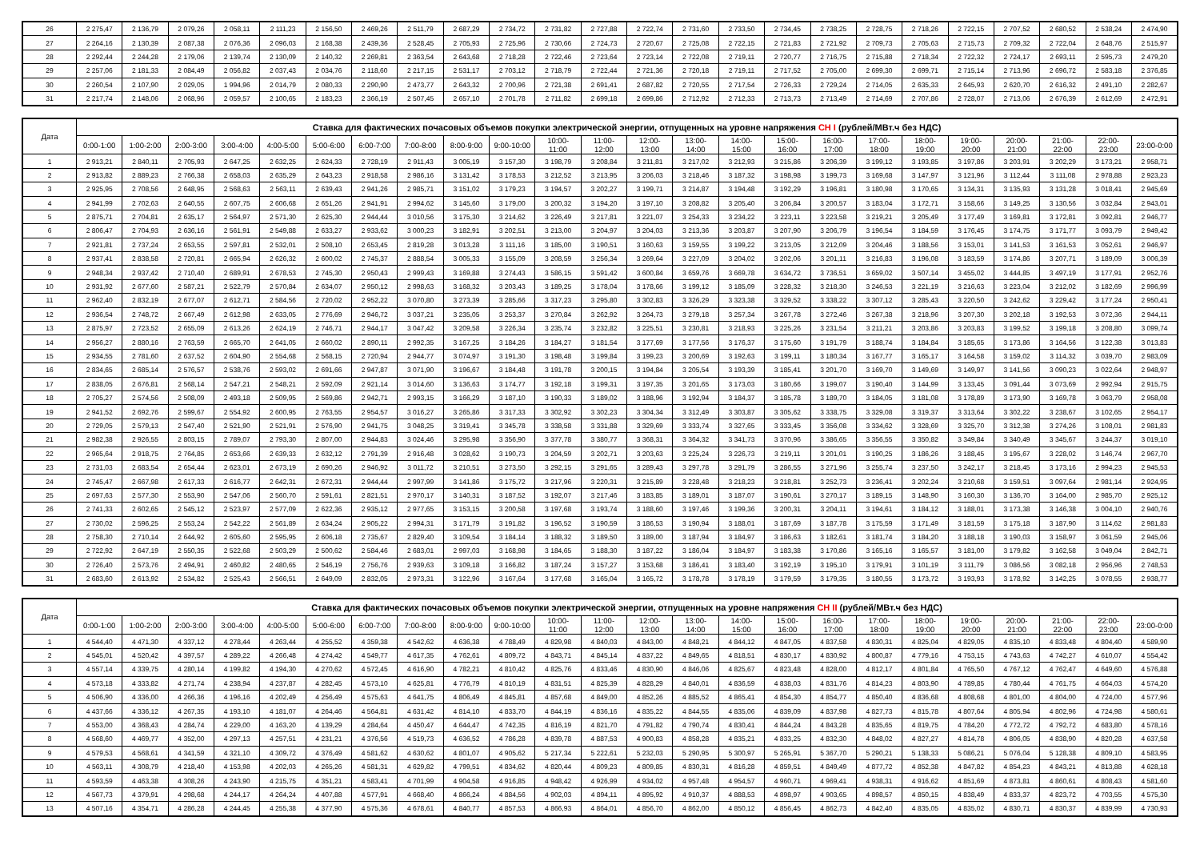| 26 | 2 275,47 | 2 136,79 | 2 079,26 | 2 058,11 | 2 111,23 | 2 156,50 | 2 469,26 | 2 511,79 | 2 687,29 | 2 734,72 | 2 731,82 | 2 727,88 | 2 722,74 | 2 731,60 | 2 733,50 | 2 734,45 | 2 738,25 | 2 728,75 | 2 718,26 | 2 722,15 | 2 707,52 | 2 680,52 | 2 538,24 | 2 474,90 |
| 27 | 2 264,16 | 2 130,39 | 2 087,38 | 2 076,36 | 2 096,03 | 2 168,38 | 2 439,36 | 2 528,45 | 2 705,93 | 2 725,96 | 2 730,66 | 2 724,73 | 2 720,67 | 2 725,08 | 2 722,15 | 2 721,83 | 2 721,92 | 2 709,73 | 2 705,63 | 2 715,73 | 2 709,32 | 2 722,04 | 2 648,76 | 2 515,97 |
| 28 | 2 292,44 | 2 244,28 | 2 179,06 | 2 139,74 | 2 130,09 | 2 140,32 | 2 269,81 | 2 363,54 | 2 643,68 | 2 718,28 | 2 722,46 | 2 723,64 | 2 723,14 | 2 722,08 | 2 719,11 | 2 720,77 | 2 716,75 | 2 715,88 | 2 718,34 | 2 722,32 | 2 724,17 | 2 693,11 | 2 595,73 | 2 479,20 |
| 29 | 2 257,06 | 2 181,33 | 2 084,49 | 2 056,82 | 2 037,43 | 2 034,76 | 2 118,60 | 2 217,15 | 2 531,17 | 2 703,12 | 2 718,79 | 2 722,44 | 2 721,36 | 2 720,18 | 2 719,11 | 2 717,52 | 2 705,00 | 2 699,30 | 2 699,71 | 2 715,14 | 2 713,96 | 2 696,72 | 2 583,18 | 2 376,85 |
| 30 | 2 260,54 | 2 107,90 | 2 029,05 | 1 994,96 | 2 014,79 | 2 080,33 | 2 290,90 | 2 473,77 | 2 643,32 | 2 700,96 | 2 721,38 | 2 691,41 | 2 687,82 | 2 720,55 | 2 717,54 | 2 726,33 | 2 729,24 | 2 714,05 | 2 635,33 | 2 645,93 | 2 620,70 | 2 616,32 | 2 491,10 | 2 282,67 |
| 31 | 2 217,74 | 2 148,06 | 2 068,96 | 2 059,57 | 2 100,65 | 2 183,23 | 2 366,19 | 2 507,45 | 2 657,10 | 2 701,78 | 2 711,82 | 2 699,18 | 2 699,86 | 2 712,92 | 2 712,33 | 2 713,73 | 2 713,49 | 2 714,69 | 2 707,86 | 2 728,07 | 2 713,06 | 2 676,39 | 2 612,69 | 2 472,91 |
| Дата | Ставка для фактических почасовых объемов покупки электрической энергии, отпущенных на уровне напряжения СН I (рублей/МВт.ч без НДС) | | | | | | | | | | | | | | | | | | | | | | | |
| --- | --- | --- | --- | --- | --- | --- | --- | --- | --- | --- | --- | --- | --- | --- | --- | --- | --- | --- | --- | --- | --- | --- | --- | --- |
| | 0:00-1:00 | 1:00-2:00 | 2:00-3:00 | 3:00-4:00 | 4:00-5:00 | 5:00-6:00 | 6:00-7:00 | 7:00-8:00 | 8:00-9:00 | 9:00-10:00 | 10:00- 11:00 | 11:00- 12:00 | 12:00- 13:00 | 13:00- 14:00 | 14:00- 15:00 | 15:00- 16:00 | 16:00- 17:00 | 17:00- 18:00 | 18:00- 19:00 | 19:00- 20:00 | 20:00- 21:00 | 21:00- 22:00 | 22:00- 23:00 | 23:00-0:00 |
| 1 | 2 913,21 | 2 840,11 | 2 705,93 | 2 647,25 | 2 632,25 | 2 624,33 | 2 728,19 | 2 911,43 | 3 005,19 | 3 157,30 | 3 198,79 | 3 208,84 | 3 211,81 | 3 217,02 | 3 212,93 | 3 215,86 | 3 206,39 | 3 199,12 | 3 193,85 | 3 197,86 | 3 203,91 | 3 202,29 | 3 173,21 | 2 958,71 |
| 2 | 2 913,82 | 2 889,23 | 2 766,38 | 2 658,03 | 2 635,29 | 2 643,23 | 2 918,58 | 2 986,16 | 3 131,42 | 3 178,53 | 3 212,52 | 3 213,95 | 3 206,03 | 3 218,46 | 3 187,32 | 3 198,98 | 3 199,73 | 3 169,68 | 3 147,97 | 3 121,96 | 3 112,44 | 3 111,08 | 2 978,88 | 2 923,23 |
| 3 | 2 925,95 | 2 708,56 | 2 648,95 | 2 568,63 | 2 563,11 | 2 639,43 | 2 941,26 | 2 985,71 | 3 151,02 | 3 179,23 | 3 194,57 | 3 202,27 | 3 199,71 | 3 214,87 | 3 194,48 | 3 192,29 | 3 196,81 | 3 180,98 | 3 170,65 | 3 134,31 | 3 135,93 | 3 131,28 | 3 018,41 | 2 945,69 |
| 4 | 2 941,99 | 2 702,63 | 2 640,55 | 2 607,75 | 2 606,68 | 2 651,26 | 2 941,91 | 2 994,62 | 3 145,60 | 3 179,00 | 3 200,32 | 3 194,20 | 3 197,10 | 3 208,82 | 3 205,40 | 3 206,84 | 3 200,57 | 3 183,04 | 3 172,71 | 3 158,66 | 3 149,25 | 3 130,56 | 3 032,84 | 2 943,01 |
| 5 | 2 875,71 | 2 704,81 | 2 635,17 | 2 564,97 | 2 571,30 | 2 625,30 | 2 944,44 | 3 010,56 | 3 175,30 | 3 214,62 | 3 226,49 | 3 217,81 | 3 221,07 | 3 254,33 | 3 234,22 | 3 223,11 | 3 223,58 | 3 219,21 | 3 205,49 | 3 177,49 | 3 169,81 | 3 172,81 | 3 092,81 | 2 946,77 |
| 6 | 2 806,47 | 2 704,93 | 2 636,16 | 2 561,91 | 2 549,88 | 2 633,27 | 2 933,62 | 3 000,23 | 3 182,91 | 3 202,51 | 3 213,00 | 3 204,97 | 3 204,03 | 3 213,36 | 3 203,87 | 3 207,90 | 3 206,79 | 3 196,54 | 3 184,59 | 3 176,45 | 3 174,75 | 3 171,77 | 3 093,79 | 2 949,42 |
| 7 | 2 921,81 | 2 737,24 | 2 653,55 | 2 597,81 | 2 532,01 | 2 508,10 | 2 653,45 | 2 819,28 | 3 013,28 | 3 111,16 | 3 185,00 | 3 190,51 | 3 160,63 | 3 159,55 | 3 199,22 | 3 213,05 | 3 212,09 | 3 204,46 | 3 188,56 | 3 153,01 | 3 141,53 | 3 161,53 | 3 052,61 | 2 946,97 |
| 8 | 2 937,41 | 2 838,58 | 2 720,81 | 2 665,94 | 2 626,32 | 2 600,02 | 2 745,37 | 2 888,54 | 3 005,33 | 3 155,09 | 3 208,59 | 3 256,34 | 3 269,64 | 3 227,09 | 3 204,02 | 3 202,06 | 3 201,11 | 3 216,83 | 3 196,08 | 3 183,59 | 3 174,86 | 3 207,71 | 3 189,09 | 3 006,39 |
| 9 | 2 948,34 | 2 937,42 | 2 710,40 | 2 689,91 | 2 678,53 | 2 745,30 | 2 950,43 | 2 999,43 | 3 169,88 | 3 274,43 | 3 586,15 | 3 591,42 | 3 600,84 | 3 659,76 | 3 669,78 | 3 634,72 | 3 736,51 | 3 659,02 | 3 507,14 | 3 455,02 | 3 444,85 | 3 497,19 | 3 177,91 | 2 952,76 |
| 10 | 2 931,92 | 2 677,60 | 2 587,21 | 2 522,79 | 2 570,84 | 2 634,07 | 2 950,12 | 2 998,63 | 3 168,32 | 3 203,43 | 3 189,25 | 3 178,04 | 3 178,66 | 3 199,12 | 3 185,09 | 3 228,32 | 3 218,30 | 3 246,53 | 3 221,19 | 3 216,63 | 3 223,04 | 3 212,02 | 3 182,69 | 2 996,99 |
| 11 | 2 962,40 | 2 832,19 | 2 677,07 | 2 612,71 | 2 584,56 | 2 720,02 | 2 952,22 | 3 070,80 | 3 273,39 | 3 285,66 | 3 317,23 | 3 295,80 | 3 302,83 | 3 326,29 | 3 323,38 | 3 329,52 | 3 338,22 | 3 307,12 | 3 285,43 | 3 220,50 | 3 242,62 | 3 229,42 | 3 177,24 | 2 950,41 |
| 12 | 2 936,54 | 2 748,72 | 2 667,49 | 2 612,98 | 2 633,05 | 2 776,69 | 2 946,72 | 3 037,21 | 3 235,05 | 3 253,37 | 3 270,84 | 3 262,92 | 3 264,73 | 3 279,18 | 3 257,34 | 3 267,78 | 3 272,46 | 3 267,38 | 3 218,96 | 3 207,30 | 3 202,18 | 3 192,53 | 3 072,36 | 2 944,11 |
| 13 | 2 875,97 | 2 723,52 | 2 655,09 | 2 613,26 | 2 624,19 | 2 746,71 | 2 944,17 | 3 047,42 | 3 209,58 | 3 226,34 | 3 235,74 | 3 232,82 | 3 225,51 | 3 230,81 | 3 218,93 | 3 225,26 | 3 231,54 | 3 211,21 | 3 203,86 | 3 203,83 | 3 199,52 | 3 199,18 | 3 208,80 | 3 099,74 |
| 14 | 2 956,27 | 2 880,16 | 2 763,59 | 2 665,70 | 2 641,05 | 2 660,02 | 2 890,11 | 2 992,35 | 3 167,25 | 3 184,26 | 3 184,27 | 3 181,54 | 3 177,69 | 3 177,56 | 3 176,37 | 3 175,60 | 3 191,79 | 3 188,74 | 3 184,84 | 3 185,65 | 3 173,86 | 3 164,56 | 3 122,38 | 3 013,83 |
| 15 | 2 934,55 | 2 781,60 | 2 637,52 | 2 604,90 | 2 554,68 | 2 568,15 | 2 720,94 | 2 944,77 | 3 074,97 | 3 191,30 | 3 198,48 | 3 199,84 | 3 199,23 | 3 200,69 | 3 192,63 | 3 199,11 | 3 180,34 | 3 167,77 | 3 165,17 | 3 164,58 | 3 159,02 | 3 114,32 | 3 039,70 | 2 983,09 |
| 16 | 2 834,65 | 2 685,14 | 2 576,57 | 2 538,76 | 2 593,02 | 2 691,66 | 2 947,87 | 3 071,90 | 3 196,67 | 3 184,48 | 3 191,78 | 3 200,15 | 3 194,84 | 3 205,54 | 3 193,39 | 3 185,41 | 3 201,70 | 3 169,70 | 3 149,69 | 3 149,97 | 3 141,56 | 3 090,23 | 3 022,64 | 2 948,97 |
| 17 | 2 838,05 | 2 676,81 | 2 568,14 | 2 547,21 | 2 548,21 | 2 592,09 | 2 921,14 | 3 014,60 | 3 136,63 | 3 174,77 | 3 192,18 | 3 199,31 | 3 197,35 | 3 201,65 | 3 173,03 | 3 180,66 | 3 199,07 | 3 190,40 | 3 144,99 | 3 133,45 | 3 091,44 | 3 073,69 | 2 992,94 | 2 915,75 |
| 18 | 2 705,27 | 2 574,56 | 2 508,09 | 2 493,18 | 2 509,95 | 2 569,86 | 2 942,71 | 2 993,15 | 3 166,29 | 3 187,10 | 3 190,33 | 3 189,02 | 3 188,96 | 3 192,94 | 3 184,37 | 3 185,78 | 3 189,70 | 3 184,05 | 3 181,08 | 3 178,89 | 3 173,90 | 3 169,78 | 3 063,79 | 2 958,08 |
| 19 | 2 941,52 | 2 692,76 | 2 599,67 | 2 554,92 | 2 600,95 | 2 763,55 | 2 954,57 | 3 016,27 | 3 265,86 | 3 317,33 | 3 302,92 | 3 302,23 | 3 304,34 | 3 312,49 | 3 303,87 | 3 305,62 | 3 338,75 | 3 329,08 | 3 319,37 | 3 313,64 | 3 302,22 | 3 238,67 | 3 102,65 | 2 954,17 |
| 20 | 2 729,05 | 2 579,13 | 2 547,40 | 2 521,90 | 2 521,91 | 2 576,90 | 2 941,75 | 3 048,25 | 3 319,41 | 3 345,78 | 3 338,58 | 3 331,88 | 3 329,69 | 3 333,74 | 3 327,65 | 3 333,45 | 3 356,08 | 3 334,62 | 3 328,69 | 3 325,70 | 3 312,38 | 3 274,26 | 3 108,01 | 2 981,83 |
| 21 | 2 982,38 | 2 926,55 | 2 803,15 | 2 789,07 | 2 793,30 | 2 807,00 | 2 944,83 | 3 024,46 | 3 295,98 | 3 356,90 | 3 377,78 | 3 380,77 | 3 368,31 | 3 364,32 | 3 341,73 | 3 370,96 | 3 386,65 | 3 356,55 | 3 350,82 | 3 349,84 | 3 340,49 | 3 345,67 | 3 244,37 | 3 019,10 |
| 22 | 2 965,64 | 2 918,75 | 2 764,85 | 2 653,66 | 2 639,33 | 2 632,12 | 2 791,39 | 2 916,48 | 3 028,62 | 3 190,73 | 3 204,59 | 3 202,71 | 3 203,63 | 3 225,24 | 3 226,73 | 3 219,11 | 3 201,01 | 3 190,25 | 3 186,26 | 3 188,45 | 3 195,67 | 3 228,02 | 3 146,74 | 2 967,70 |
| 23 | 2 731,03 | 2 683,54 | 2 654,44 | 2 623,01 | 2 673,19 | 2 690,26 | 2 946,92 | 3 011,72 | 3 210,51 | 3 273,50 | 3 292,15 | 3 291,65 | 3 289,43 | 3 297,78 | 3 291,79 | 3 286,55 | 3 271,96 | 3 255,74 | 3 237,50 | 3 242,17 | 3 218,45 | 3 173,16 | 2 994,23 | 2 945,53 |
| 24 | 2 745,47 | 2 667,98 | 2 617,33 | 2 616,77 | 2 642,31 | 2 672,31 | 2 944,44 | 2 997,99 | 3 141,86 | 3 175,72 | 3 217,96 | 3 220,31 | 3 215,89 | 3 228,48 | 3 218,23 | 3 218,81 | 3 252,73 | 3 236,41 | 3 202,24 | 3 210,68 | 3 159,51 | 3 097,64 | 2 981,14 | 2 924,95 |
| 25 | 2 697,63 | 2 577,30 | 2 553,90 | 2 547,06 | 2 560,70 | 2 591,61 | 2 821,51 | 2 970,17 | 3 140,31 | 3 187,52 | 3 192,07 | 3 217,46 | 3 183,85 | 3 189,01 | 3 187,07 | 3 190,61 | 3 270,17 | 3 189,15 | 3 148,90 | 3 160,30 | 3 136,70 | 3 164,00 | 2 985,70 | 2 925,12 |
| 26 | 2 741,33 | 2 602,65 | 2 545,12 | 2 523,97 | 2 577,09 | 2 622,36 | 2 935,12 | 2 977,65 | 3 153,15 | 3 200,58 | 3 197,68 | 3 193,74 | 3 188,60 | 3 197,46 | 3 199,36 | 3 200,31 | 3 204,11 | 3 194,61 | 3 184,12 | 3 188,01 | 3 173,38 | 3 146,38 | 3 004,10 | 2 940,76 |
| 27 | 2 730,02 | 2 596,25 | 2 553,24 | 2 542,22 | 2 561,89 | 2 634,24 | 2 905,22 | 2 994,31 | 3 171,79 | 3 191,82 | 3 196,52 | 3 190,59 | 3 186,53 | 3 190,94 | 3 188,01 | 3 187,69 | 3 187,78 | 3 175,59 | 3 171,49 | 3 181,59 | 3 175,18 | 3 187,90 | 3 114,62 | 2 981,83 |
| 28 | 2 758,30 | 2 710,14 | 2 644,92 | 2 605,60 | 2 595,95 | 2 606,18 | 2 735,67 | 2 829,40 | 3 109,54 | 3 184,14 | 3 188,32 | 3 189,50 | 3 189,00 | 3 187,94 | 3 184,97 | 3 186,63 | 3 182,61 | 3 181,74 | 3 184,20 | 3 188,18 | 3 190,03 | 3 158,97 | 3 061,59 | 2 945,06 |
| 29 | 2 722,92 | 2 647,19 | 2 550,35 | 2 522,68 | 2 503,29 | 2 500,62 | 2 584,46 | 2 683,01 | 2 997,03 | 3 168,98 | 3 184,65 | 3 188,30 | 3 187,22 | 3 186,04 | 3 184,97 | 3 183,38 | 3 170,86 | 3 165,16 | 3 165,57 | 3 181,00 | 3 179,82 | 3 162,58 | 3 049,04 | 2 842,71 |
| 30 | 2 726,40 | 2 573,76 | 2 494,91 | 2 460,82 | 2 480,65 | 2 546,19 | 2 756,76 | 2 939,63 | 3 109,18 | 3 166,82 | 3 187,24 | 3 157,27 | 3 153,68 | 3 186,41 | 3 183,40 | 3 192,19 | 3 195,10 | 3 179,91 | 3 101,19 | 3 111,79 | 3 086,56 | 3 082,18 | 2 956,96 | 2 748,53 |
| 31 | 2 683,60 | 2 613,92 | 2 534,82 | 2 525,43 | 2 566,51 | 2 649,09 | 2 832,05 | 2 973,31 | 3 122,96 | 3 167,64 | 3 177,68 | 3 165,04 | 3 165,72 | 3 178,78 | 3 178,19 | 3 179,59 | 3 179,35 | 3 180,55 | 3 173,72 | 3 193,93 | 3 178,92 | 3 142,25 | 3 078,55 | 2 938,77 |
| Дата | Ставка для фактических почасовых объемов покупки электрической энергии, отпущенных на уровне напряжения СН II (рублей/МВт.ч без НДС) | | | | | | | | | | | | | | | | | | | | | | | |
| --- | --- | --- | --- | --- | --- | --- | --- | --- | --- | --- | --- | --- | --- | --- | --- | --- | --- | --- | --- | --- | --- | --- | --- | --- |
| | 0:00-1:00 | 1:00-2:00 | 2:00-3:00 | 3:00-4:00 | 4:00-5:00 | 5:00-6:00 | 6:00-7:00 | 7:00-8:00 | 8:00-9:00 | 9:00-10:00 | 10:00- 11:00 | 11:00- 12:00 | 12:00- 13:00 | 13:00- 14:00 | 14:00- 15:00 | 15:00- 16:00 | 16:00- 17:00 | 17:00- 18:00 | 18:00- 19:00 | 19:00- 20:00 | 20:00- 21:00 | 21:00- 22:00 | 22:00- 23:00 | 23:00-0:00 |
| 1 | 4 544,40 | 4 471,30 | 4 337,12 | 4 278,44 | 4 263,44 | 4 255,52 | 4 359,38 | 4 542,62 | 4 636,38 | 4 788,49 | 4 829,98 | 4 840,03 | 4 843,00 | 4 848,21 | 4 844,12 | 4 847,05 | 4 837,58 | 4 830,31 | 4 825,04 | 4 829,05 | 4 835,10 | 4 833,48 | 4 804,40 | 4 589,90 |
| 2 | 4 545,01 | 4 520,42 | 4 397,57 | 4 289,22 | 4 266,48 | 4 274,42 | 4 549,77 | 4 617,35 | 4 762,61 | 4 809,72 | 4 843,71 | 4 845,14 | 4 837,22 | 4 849,65 | 4 818,51 | 4 830,17 | 4 830,92 | 4 800,87 | 4 779,16 | 4 753,15 | 4 743,63 | 4 742,27 | 4 610,07 | 4 554,42 |
| 3 | 4 557,14 | 4 339,75 | 4 280,14 | 4 199,82 | 4 194,30 | 4 270,62 | 4 572,45 | 4 616,90 | 4 782,21 | 4 810,42 | 4 825,76 | 4 833,46 | 4 830,90 | 4 846,06 | 4 825,67 | 4 823,48 | 4 828,00 | 4 812,17 | 4 801,84 | 4 765,50 | 4 767,12 | 4 762,47 | 4 649,60 | 4 576,88 |
| 4 | 4 573,18 | 4 333,82 | 4 271,74 | 4 238,94 | 4 237,87 | 4 282,45 | 4 573,10 | 4 625,81 | 4 776,79 | 4 810,19 | 4 831,51 | 4 825,39 | 4 828,29 | 4 840,01 | 4 836,59 | 4 838,03 | 4 831,76 | 4 814,23 | 4 803,90 | 4 789,85 | 4 780,44 | 4 761,75 | 4 664,03 | 4 574,20 |
| 5 | 4 506,90 | 4 336,00 | 4 266,36 | 4 196,16 | 4 202,49 | 4 256,49 | 4 575,63 | 4 641,75 | 4 806,49 | 4 845,81 | 4 857,68 | 4 849,00 | 4 852,26 | 4 885,52 | 4 865,41 | 4 854,30 | 4 854,77 | 4 850,40 | 4 836,68 | 4 808,68 | 4 801,00 | 4 804,00 | 4 724,00 | 4 577,96 |
| 6 | 4 437,66 | 4 336,12 | 4 267,35 | 4 193,10 | 4 181,07 | 4 264,46 | 4 564,81 | 4 631,42 | 4 814,10 | 4 833,70 | 4 844,19 | 4 836,16 | 4 835,22 | 4 844,55 | 4 835,06 | 4 839,09 | 4 837,98 | 4 827,73 | 4 815,78 | 4 807,64 | 4 805,94 | 4 802,96 | 4 724,98 | 4 580,61 |
| 7 | 4 553,00 | 4 368,43 | 4 284,74 | 4 229,00 | 4 163,20 | 4 139,29 | 4 284,64 | 4 450,47 | 4 644,47 | 4 742,35 | 4 816,19 | 4 821,70 | 4 791,82 | 4 790,74 | 4 830,41 | 4 844,24 | 4 843,28 | 4 835,65 | 4 819,75 | 4 784,20 | 4 772,72 | 4 792,72 | 4 683,80 | 4 578,16 |
| 8 | 4 568,60 | 4 469,77 | 4 352,00 | 4 297,13 | 4 257,51 | 4 231,21 | 4 376,56 | 4 519,73 | 4 636,52 | 4 786,28 | 4 839,78 | 4 887,53 | 4 900,83 | 4 858,28 | 4 835,21 | 4 833,25 | 4 832,30 | 4 848,02 | 4 827,27 | 4 814,78 | 4 806,05 | 4 838,90 | 4 820,28 | 4 637,58 |
| 9 | 4 579,53 | 4 568,61 | 4 341,59 | 4 321,10 | 4 309,72 | 4 376,49 | 4 581,62 | 4 630,62 | 4 801,07 | 4 905,62 | 5 217,34 | 5 222,61 | 5 232,03 | 5 290,95 | 5 300,97 | 5 265,91 | 5 367,70 | 5 290,21 | 5 138,33 | 5 086,21 | 5 076,04 | 5 128,38 | 4 809,10 | 4 583,95 |
| 10 | 4 563,11 | 4 308,79 | 4 218,40 | 4 153,98 | 4 202,03 | 4 265,26 | 4 581,31 | 4 629,82 | 4 799,51 | 4 834,62 | 4 820,44 | 4 809,23 | 4 809,85 | 4 830,31 | 4 816,28 | 4 859,51 | 4 849,49 | 4 877,72 | 4 852,38 | 4 847,82 | 4 854,23 | 4 843,21 | 4 813,88 | 4 628,18 |
| 11 | 4 593,59 | 4 463,38 | 4 308,26 | 4 243,90 | 4 215,75 | 4 351,21 | 4 583,41 | 4 701,99 | 4 904,58 | 4 916,85 | 4 948,42 | 4 926,99 | 4 934,02 | 4 957,48 | 4 954,57 | 4 960,71 | 4 969,41 | 4 938,31 | 4 916,62 | 4 851,69 | 4 873,81 | 4 860,61 | 4 808,43 | 4 581,60 |
| 12 | 4 567,73 | 4 379,91 | 4 298,68 | 4 244,17 | 4 264,24 | 4 407,88 | 4 577,91 | 4 668,40 | 4 866,24 | 4 884,56 | 4 902,03 | 4 894,11 | 4 895,92 | 4 910,37 | 4 888,53 | 4 898,97 | 4 903,65 | 4 898,57 | 4 850,15 | 4 838,49 | 4 833,37 | 4 823,72 | 4 703,55 | 4 575,30 |
| 13 | 4 507,16 | 4 354,71 | 4 286,28 | 4 244,45 | 4 255,38 | 4 377,90 | 4 575,36 | 4 678,61 | 4 840,77 | 4 857,53 | 4 866,93 | 4 864,01 | 4 856,70 | 4 862,00 | 4 850,12 | 4 856,45 | 4 862,73 | 4 842,40 | 4 835,05 | 4 835,02 | 4 830,71 | 4 830,37 | 4 839,99 | 4 730,93 |